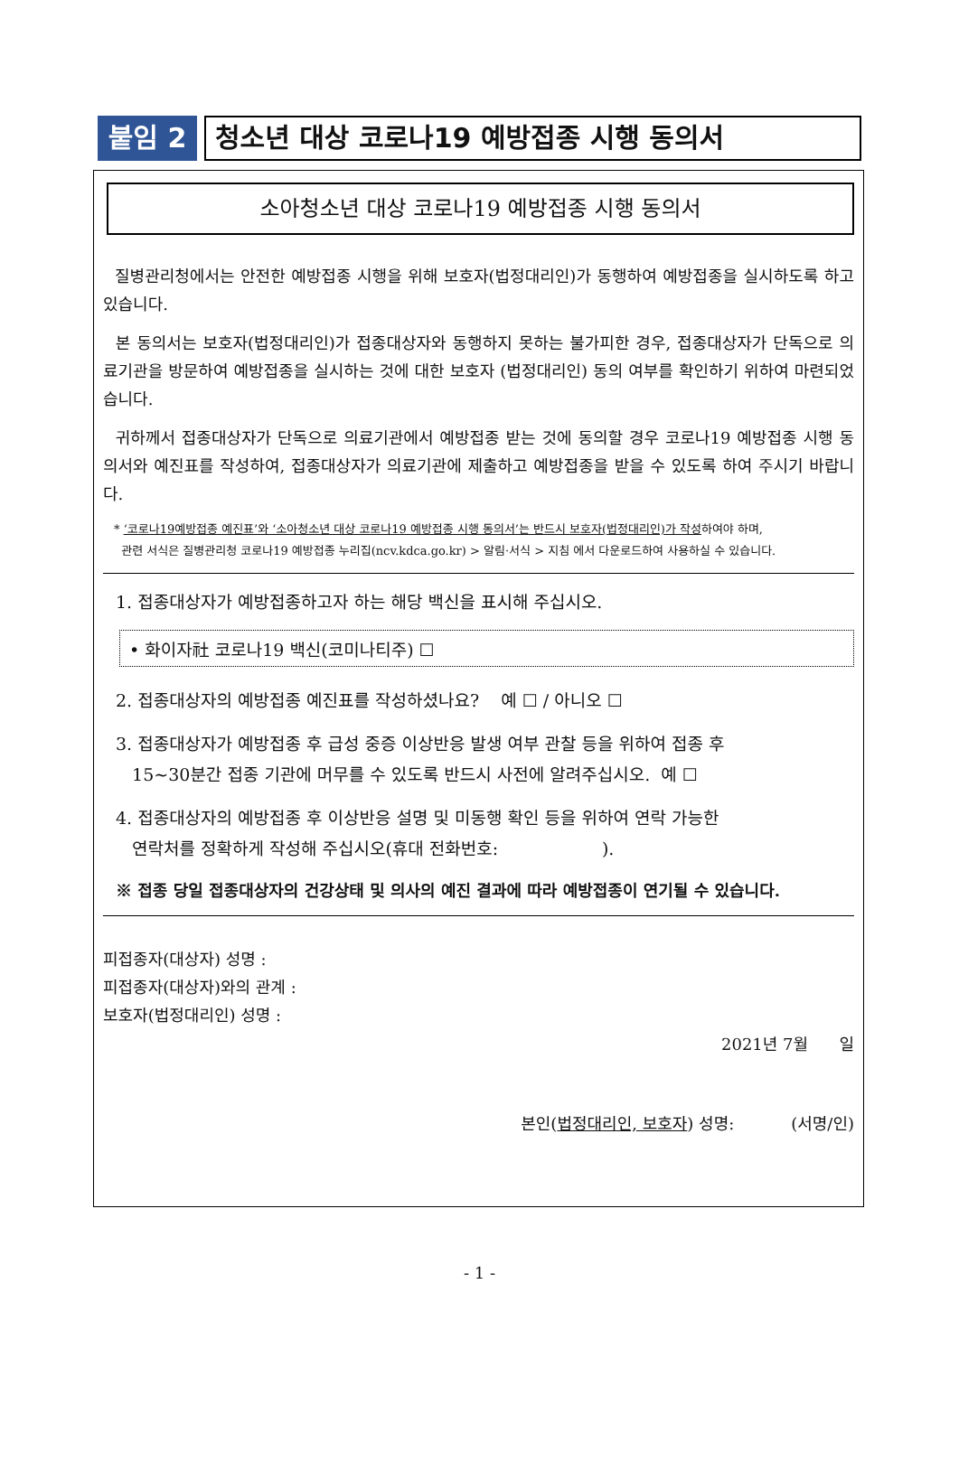붙임 2
청소년 대상 코로나19 예방접종 시행 동의서
소아청소년 대상 코로나19 예방접종 시행 동의서
질병관리청에서는 안전한 예방접종 시행을 위해 보호자(법정대리인)가 동행하여 예방접종을 실시하도록 하고 있습니다.
본 동의서는 보호자(법정대리인)가 접종대상자와 동행하지 못하는 불가피한 경우, 접종대상자가 단독으로 의료기관을 방문하여 예방접종을 실시하는 것에 대한 보호자 (법정대리인) 동의 여부를 확인하기 위하여 마련되었습니다.
귀하께서 접종대상자가 단독으로 의료기관에서 예방접종 받는 것에 동의할 경우 코로나19 예방접종 시행 동의서와 예진표를 작성하여, 접종대상자가 의료기관에 제출하고 예방접종을 받을 수 있도록 하여 주시기 바랍니다.
* ‘코로나19예방접종 예진표’와 ‘소아청소년 대상 코로나19 예방접종 시행 동의서’는 반드시 보호자(법정대리인)가 작성하여야 하며,
관련 서식은 질병관리청 코로나19 예방접종 누리집(ncv.kdca.go.kr) > 알림·서식 > 지침 에서 다운로드하여 사용하실 수 있습니다.
1. 접종대상자가 예방접종하고자 하는 해당 백신을 표시해 주십시오.
• 화이자社 코로나19 백신(코미나티주) ☐
2. 접종대상자의 예방접종 예진표를 작성하셨나요? 예 ☐ / 아니오 ☐
3. 접종대상자가 예방접종 후 급성 중증 이상반응 발생 여부 관찰 등을 위하여 접종 후
15~30분간 접종 기관에 머무를 수 있도록 반드시 사전에 알려주십시오. 예 ☐
4. 접종대상자의 예방접종 후 이상반응 설명 및 미동행 확인 등을 위하여 연락 가능한
연락처를 정확하게 작성해 주십시오(휴대 전화번호: ).
※ 접종 당일 접종대상자의 건강상태 및 의사의 예진 결과에 따라 예방접종이 연기될 수 있습니다.
피접종자(대상자) 성명 :
피접종자(대상자)와의 관계 :
보호자(법정대리인) 성명 :
2021년 7월 일
본인(법정대리인, 보호자) 성명: (서명/인)
- 1 -